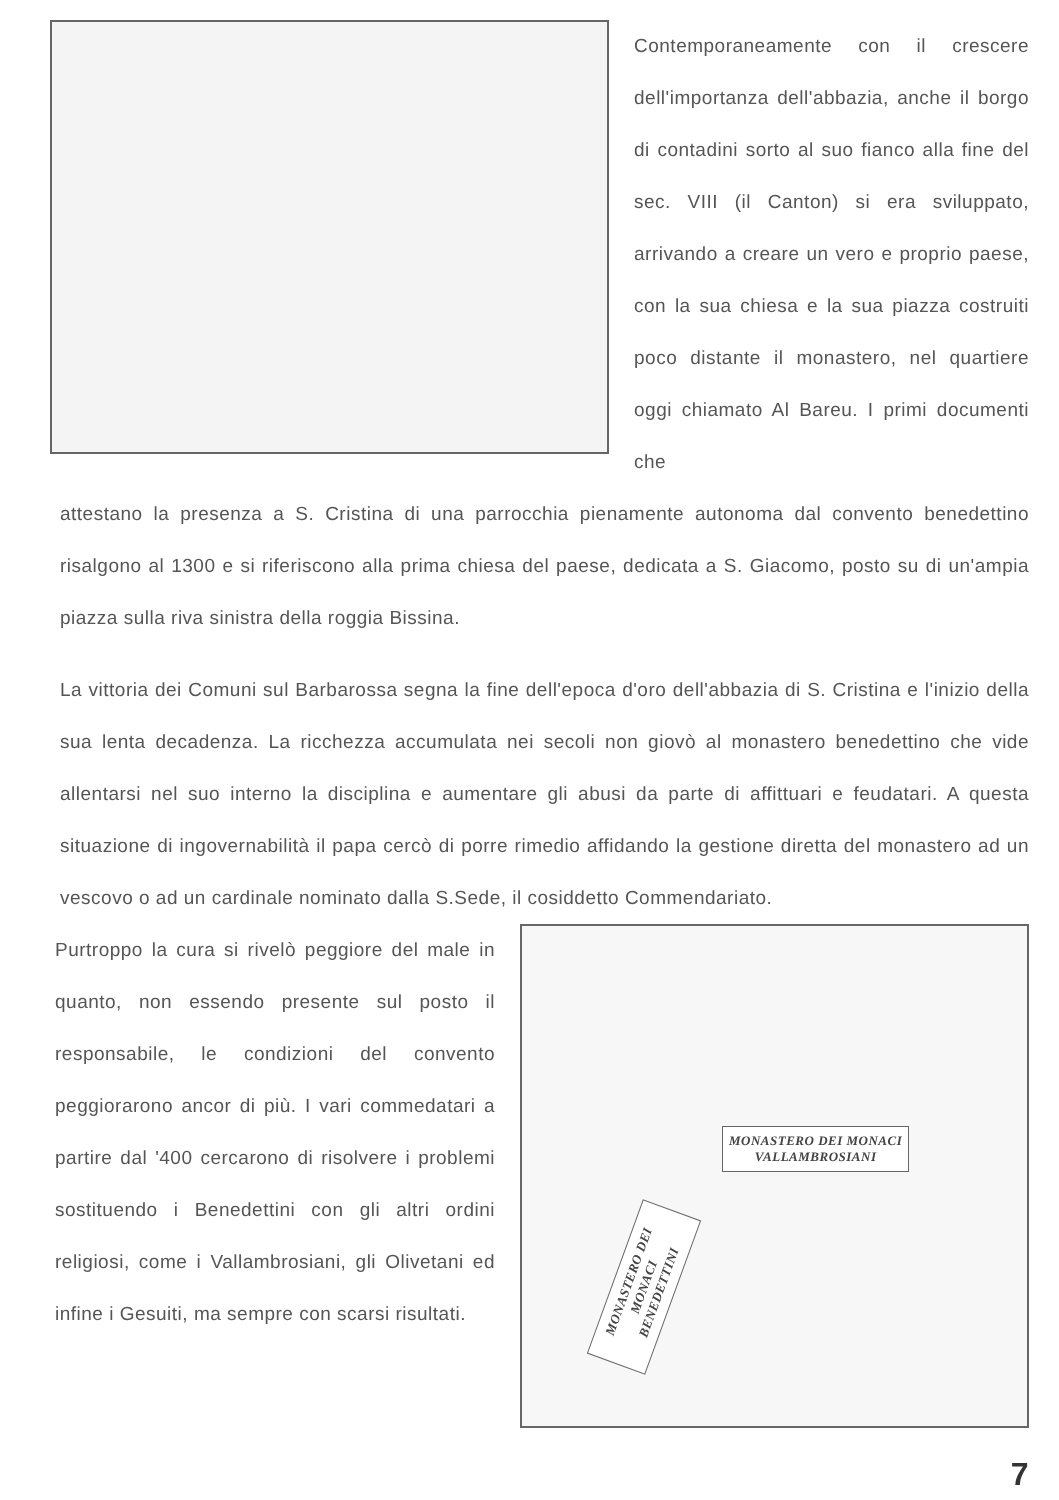Contemporaneamente con il crescere dell'importanza dell'abbazia, anche il borgo di contadini sorto al suo fianco alla fine del sec. VIII (il Canton) si era sviluppato, arrivando a creare un vero e proprio paese, con la sua chiesa e la sua piazza costruiti poco distante il monastero, nel quartiere oggi chiamato Al Bareu. I primi documenti che
attestano la presenza a S. Cristina di una parrocchia pienamente autonoma dal convento benedettino risalgono al 1300 e si riferiscono alla prima chiesa del paese, dedicata a S. Giacomo, posto su di un'ampia piazza sulla riva sinistra della roggia Bissina.
La vittoria dei Comuni sul Barbarossa segna la fine dell'epoca d'oro dell'abbazia di S. Cristina e l'inizio della sua lenta decadenza. La ricchezza accumulata nei secoli non giovò al monastero benedettino che vide allentarsi nel suo interno la disciplina e aumentare gli abusi da parte di affittuari e feudatari. A questa situazione di ingovernabilità il papa cercò di porre rimedio affidando la gestione diretta del monastero ad un vescovo o ad un cardinale nominato dalla S.Sede, il cosiddetto Commendariato.
Purtroppo la cura si rivelò peggiore del male in quanto, non essendo presente sul posto il responsabile, le condizioni del convento peggiorarono ancor di più. I vari commedatari a partire dal '400 cercarono di risolvere i problemi sostituendo i Benedettini con gli altri ordini religiosi, come i Vallambrosiani, gli Olivetani ed infine i Gesuiti, ma sempre con scarsi risultati.
MONASTERO DEI MONACI
VALLAMBROSIANI
MONASTERO DEI MONACI
BENEDETTINI
7